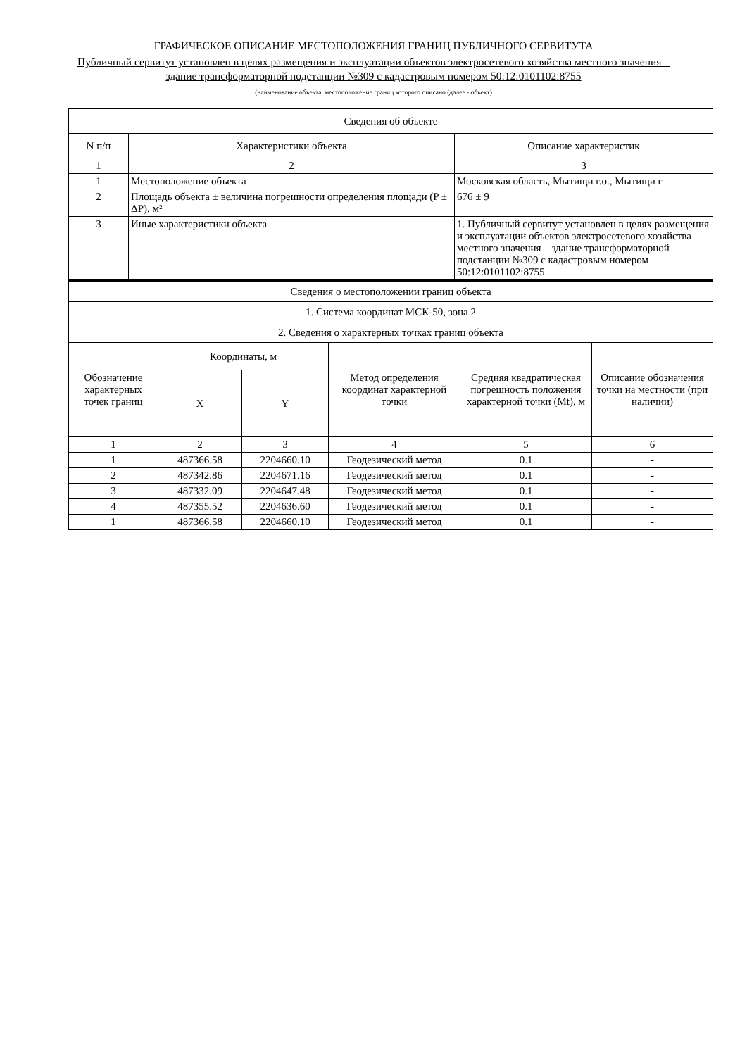ГРАФИЧЕСКОЕ ОПИСАНИЕ МЕСТОПОЛОЖЕНИЯ ГРАНИЦ ПУБЛИЧНОГО СЕРВИТУТА
Публичный сервитут установлен в целях размещения и эксплуатации объектов электросетевого хозяйства местного значения – здание трансформаторной подстанции №309 с кадастровым номером 50:12:0101102:8755
(наименование объекта, местоположение границ которого описано (далее - объект)
| Сведения об объекте | | |
| --- | --- | --- |
| N п/п | Характеристики объекта | Описание характеристик |
| 1 | 2 | 3 |
| 1 | Местоположение объекта | Московская область, Мытищи г.о., Мытищи г |
| 2 | Площадь объекта ± величина погрешности определения площади (P ± ΔP), м² | 676 ± 9 |
| 3 | Иные характеристики объекта | 1. Публичный сервитут установлен в целях размещения и эксплуатации объектов электросетевого хозяйства местного значения – здание трансформаторной подстанции №309 с кадастровым номером 50:12:0101102:8755 |
| Сведения о местоположении границ объекта | | | | | |
| 1. Система координат МСК-50, зона 2 | | | | | |
| 2. Сведения о характерных точках границ объекта | | | | | |
| Обозначение характерных точек границ | Координаты, м | | Метод определения координат характерной точки | Средняя квадратическая погрешность положения характерной точки (Mt), м | Описание обозначения точки на местности (при наличии) |
| | X | Y | | | |
| 1 | 2 | 3 | 4 | 5 | 6 |
| 1 | 487366.58 | 2204660.10 | Геодезический метод | 0.1 | - |
| 2 | 487342.86 | 2204671.16 | Геодезический метод | 0.1 | - |
| 3 | 487332.09 | 2204647.48 | Геодезический метод | 0.1 | - |
| 4 | 487355.52 | 2204636.60 | Геодезический метод | 0.1 | - |
| 1 | 487366.58 | 2204660.10 | Геодезический метод | 0.1 | - |